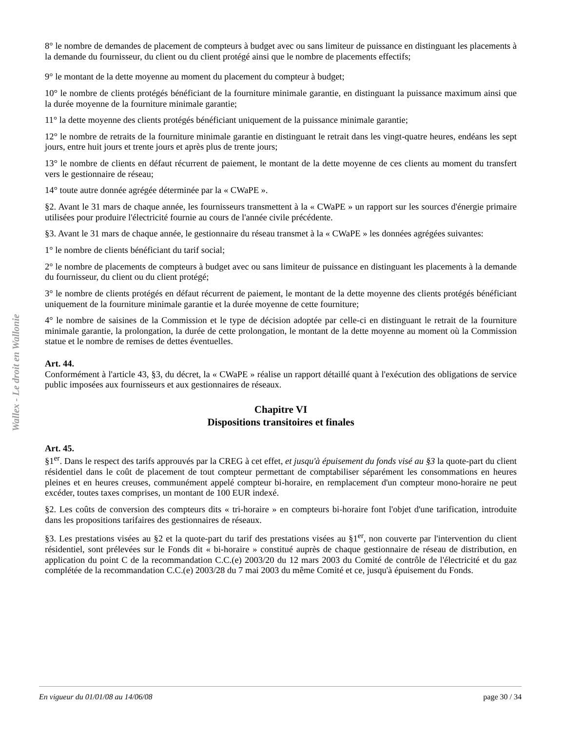Wallex - Le droit en Wallonie
8° le nombre de demandes de placement de compteurs à budget avec ou sans limiteur de puissance en distinguant les placements à la demande du fournisseur, du client ou du client protégé ainsi que le nombre de placements effectifs;
9° le montant de la dette moyenne au moment du placement du compteur à budget;
10° le nombre de clients protégés bénéficiant de la fourniture minimale garantie, en distinguant la puissance maximum ainsi que la durée moyenne de la fourniture minimale garantie;
11° la dette moyenne des clients protégés bénéficiant uniquement de la puissance minimale garantie;
12° le nombre de retraits de la fourniture minimale garantie en distinguant le retrait dans les vingt-quatre heures, endéans les sept jours, entre huit jours et trente jours et après plus de trente jours;
13° le nombre de clients en défaut récurrent de paiement, le montant de la dette moyenne de ces clients au moment du transfert vers le gestionnaire de réseau;
14° toute autre donnée agrégée déterminée par la « CWaPE ».
§2. Avant le 31 mars de chaque année, les fournisseurs transmettent à la « CWaPE » un rapport sur les sources d'énergie primaire utilisées pour produire l'électricité fournie au cours de l'année civile précédente.
§3. Avant le 31 mars de chaque année, le gestionnaire du réseau transmet à la « CWaPE » les données agrégées suivantes:
1° le nombre de clients bénéficiant du tarif social;
2° le nombre de placements de compteurs à budget avec ou sans limiteur de puissance en distinguant les placements à la demande du fournisseur, du client ou du client protégé;
3° le nombre de clients protégés en défaut récurrent de paiement, le montant de la dette moyenne des clients protégés bénéficiant uniquement de la fourniture minimale garantie et la durée moyenne de cette fourniture;
4° le nombre de saisines de la Commission et le type de décision adoptée par celle-ci en distinguant le retrait de la fourniture minimale garantie, la prolongation, la durée de cette prolongation, le montant de la dette moyenne au moment où la Commission statue et le nombre de remises de dettes éventuelles.
Art. 44.
Conformément à l'article 43, §3, du décret, la « CWaPE » réalise un rapport détaillé quant à l'exécution des obligations de service public imposées aux fournisseurs et aux gestionnaires de réseaux.
Chapitre VI
Dispositions transitoires et finales
Art. 45.
§1<sup>er</sup>. Dans le respect des tarifs approuvés par la CREG à cet effet, et jusqu'à épuisement du fonds visé au §3 la quote-part du client résidentiel dans le coût de placement de tout compteur permettant de comptabiliser séparément les consommations en heures pleines et en heures creuses, communément appelé compteur bi-horaire, en remplacement d'un compteur mono-horaire ne peut excéder, toutes taxes comprises, un montant de 100 EUR indexé.
§2. Les coûts de conversion des compteurs dits « tri-horaire » en compteurs bi-horaire font l'objet d'une tarification, introduite dans les propositions tarifaires des gestionnaires de réseaux.
§3. Les prestations visées au §2 et la quote-part du tarif des prestations visées au §1<sup>er</sup>, non couverte par l'intervention du client résidentiel, sont prélevées sur le Fonds dit « bi-horaire » constitué auprès de chaque gestionnaire de réseau de distribution, en application du point C de la recommandation C.C.(e) 2003/20 du 12 mars 2003 du Comité de contrôle de l'électricité et du gaz complétée de la recommandation C.C.(e) 2003/28 du 7 mai 2003 du même Comité et ce, jusqu'à épuisement du Fonds.
En vigueur du 01/01/08 au 14/06/08 page 30 / 34